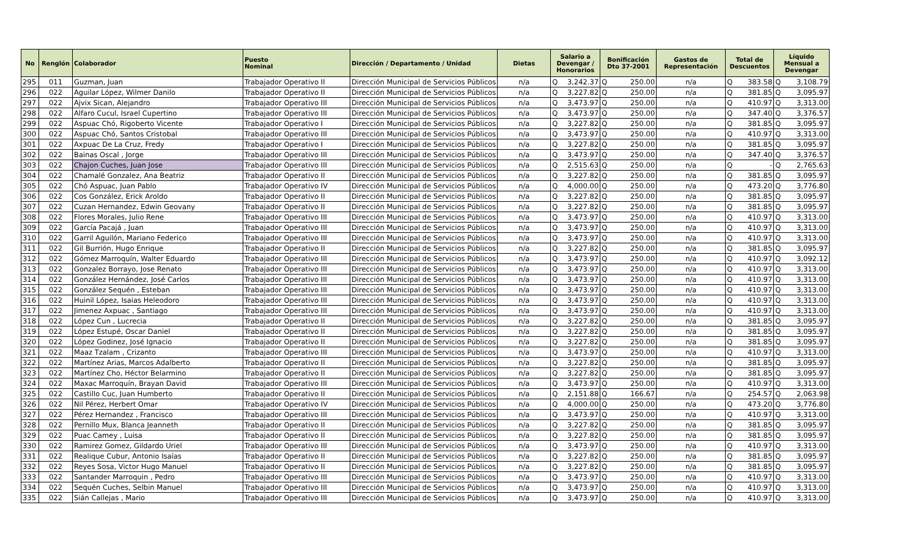| No | Renglón | Colaborador | Puesto Nominal | Dirección / Departamento / Unidad | Dietas | Salario a Devengar / Honorarios | Bonificación Dto 37-2001 | Gastos de Representación | Total de Descuentos | Líquido Mensual a Devengar |
| --- | --- | --- | --- | --- | --- | --- | --- | --- | --- | --- |
| 295 | 011 | Guzman, Juan | Trabajador Operativo II | Dirección Municipal de Servicios Públicos | n/a | Q 3,242.37 | Q 250.00 | n/a | Q 383.58 | Q 3,108.79 |
| 296 | 022 | Aguilar López, Wilmer Danilo | Trabajador Operativo II | Dirección Municipal de Servicios Públicos | n/a | Q 3,227.82 | Q 250.00 | n/a | Q 381.85 | Q 3,095.97 |
| 297 | 022 | Ajvix Sican, Alejandro | Trabajador Operativo III | Dirección Municipal de Servicios Públicos | n/a | Q 3,473.97 | Q 250.00 | n/a | Q 410.97 | Q 3,313.00 |
| 298 | 022 | Alfaro Cucul, Israel Cupertino | Trabajador Operativo III | Dirección Municipal de Servicios Públicos | n/a | Q 3,473.97 | Q 250.00 | n/a | Q 347.40 | Q 3,376.57 |
| 299 | 022 | Aspuac Chó, Rigoberto Vicente | Trabajador Operativo I | Dirección Municipal de Servicios Públicos | n/a | Q 3,227.82 | Q 250.00 | n/a | Q 381.85 | Q 3,095.97 |
| 300 | 022 | Aspuac Chó, Santos Cristobal | Trabajador Operativo III | Dirección Municipal de Servicios Públicos | n/a | Q 3,473.97 | Q 250.00 | n/a | Q 410.97 | Q 3,313.00 |
| 301 | 022 | Axpuac De La Cruz, Fredy | Trabajador Operativo I | Dirección Municipal de Servicios Públicos | n/a | Q 3,227.82 | Q 250.00 | n/a | Q 381.85 | Q 3,095.97 |
| 302 | 022 | Bainas Oscal , Jorge | Trabajador Operativo III | Dirección Municipal de Servicios Públicos | n/a | Q 3,473.97 | Q 250.00 | n/a | Q 347.40 | Q 3,376.57 |
| 303 | 022 | Chajon Cuches, Juan Jose | Trabajador Operativo III | Dirección Municipal de Servicios Públicos | n/a | Q 2,515.63 | Q 250.00 | n/a | Q - | Q 2,765.63 |
| 304 | 022 | Chamalé Gonzalez, Ana Beatriz | Trabajador Operativo II | Dirección Municipal de Servicios Públicos | n/a | Q 3,227.82 | Q 250.00 | n/a | Q 381.85 | Q 3,095.97 |
| 305 | 022 | Chó Aspuac, Juan Pablo | Trabajador Operativo IV | Dirección Municipal de Servicios Públicos | n/a | Q 4,000.00 | Q 250.00 | n/a | Q 473.20 | Q 3,776.80 |
| 306 | 022 | Cos González, Erick Aroldo | Trabajador Operativo II | Dirección Municipal de Servicios Públicos | n/a | Q 3,227.82 | Q 250.00 | n/a | Q 381.85 | Q 3,095.97 |
| 307 | 022 | Cuzan Hernandez, Edwin Geovany | Trabajador Operativo II | Dirección Municipal de Servicios Públicos | n/a | Q 3,227.82 | Q 250.00 | n/a | Q 381.85 | Q 3,095.97 |
| 308 | 022 | Flores Morales, Julio Rene | Trabajador Operativo III | Dirección Municipal de Servicios Públicos | n/a | Q 3,473.97 | Q 250.00 | n/a | Q 410.97 | Q 3,313.00 |
| 309 | 022 | García Pacajá , Juan | Trabajador Operativo III | Dirección Municipal de Servicios Públicos | n/a | Q 3,473.97 | Q 250.00 | n/a | Q 410.97 | Q 3,313.00 |
| 310 | 022 | Garril Aguilón, Mariano Federico | Trabajador Operativo III | Dirección Municipal de Servicios Públicos | n/a | Q 3,473.97 | Q 250.00 | n/a | Q 410.97 | Q 3,313.00 |
| 311 | 022 | Gil Burrión, Hugo Enrique | Trabajador Operativo II | Dirección Municipal de Servicios Públicos | n/a | Q 3,227.82 | Q 250.00 | n/a | Q 381.85 | Q 3,095.97 |
| 312 | 022 | Gómez Marroquín, Walter Eduardo | Trabajador Operativo III | Dirección Municipal de Servicios Públicos | n/a | Q 3,473.97 | Q 250.00 | n/a | Q 410.97 | Q 3,092.12 |
| 313 | 022 | Gonzalez Borrayo, Jose Renato | Trabajador Operativo III | Dirección Municipal de Servicios Públicos | n/a | Q 3,473.97 | Q 250.00 | n/a | Q 410.97 | Q 3,313.00 |
| 314 | 022 | González Hernández, José Carlos | Trabajador Operativo III | Dirección Municipal de Servicios Públicos | n/a | Q 3,473.97 | Q 250.00 | n/a | Q 410.97 | Q 3,313.00 |
| 315 | 022 | González Sequén , Esteban | Trabajador Operativo III | Dirección Municipal de Servicios Públicos | n/a | Q 3,473.97 | Q 250.00 | n/a | Q 410.97 | Q 3,313.00 |
| 316 | 022 | Huinil López, Isaias Heleodoro | Trabajador Operativo III | Dirección Municipal de Servicios Públicos | n/a | Q 3,473.97 | Q 250.00 | n/a | Q 410.97 | Q 3,313.00 |
| 317 | 022 | Jimenez Axpuac , Santiago | Trabajador Operativo III | Dirección Municipal de Servicios Públicos | n/a | Q 3,473.97 | Q 250.00 | n/a | Q 410.97 | Q 3,313.00 |
| 318 | 022 | López Cun , Lucrecia | Trabajador Operativo II | Dirección Municipal de Servicios Públicos | n/a | Q 3,227.82 | Q 250.00 | n/a | Q 381.85 | Q 3,095.97 |
| 319 | 022 | López Estupé, Oscar Daniel | Trabajador Operativo II | Dirección Municipal de Servicios Públicos | n/a | Q 3,227.82 | Q 250.00 | n/a | Q 381.85 | Q 3,095.97 |
| 320 | 022 | López Godinez, José Ignacio | Trabajador Operativo II | Dirección Municipal de Servicios Públicos | n/a | Q 3,227.82 | Q 250.00 | n/a | Q 381.85 | Q 3,095.97 |
| 321 | 022 | Maaz Tzalam , Crizanto | Trabajador Operativo III | Dirección Municipal de Servicios Públicos | n/a | Q 3,473.97 | Q 250.00 | n/a | Q 410.97 | Q 3,313.00 |
| 322 | 022 | Martínez Arias, Marcos Adalberto | Trabajador Operativo II | Dirección Municipal de Servicios Públicos | n/a | Q 3,227.82 | Q 250.00 | n/a | Q 381.85 | Q 3,095.97 |
| 323 | 022 | Martínez Cho, Héctor Belarmino | Trabajador Operativo II | Dirección Municipal de Servicios Públicos | n/a | Q 3,227.82 | Q 250.00 | n/a | Q 381.85 | Q 3,095.97 |
| 324 | 022 | Maxac Marroquín, Brayan David | Trabajador Operativo III | Dirección Municipal de Servicios Públicos | n/a | Q 3,473.97 | Q 250.00 | n/a | Q 410.97 | Q 3,313.00 |
| 325 | 022 | Castillo Cuc, Juan Humberto | Trabajador Operativo II | Dirección Municipal de Servicios Públicos | n/a | Q 2,151.88 | Q 166.67 | n/a | Q 254.57 | Q 2,063.98 |
| 326 | 022 | Nil Pérez, Herbert Omar | Trabajador Operativo IV | Dirección Municipal de Servicios Públicos | n/a | Q 4,000.00 | Q 250.00 | n/a | Q 473.20 | Q 3,776.80 |
| 327 | 022 | Pérez Hernandez , Francisco | Trabajador Operativo III | Dirección Municipal de Servicios Públicos | n/a | Q 3,473.97 | Q 250.00 | n/a | Q 410.97 | Q 3,313.00 |
| 328 | 022 | Pernillo Mux, Blanca Jeanneth | Trabajador Operativo II | Dirección Municipal de Servicios Públicos | n/a | Q 3,227.82 | Q 250.00 | n/a | Q 381.85 | Q 3,095.97 |
| 329 | 022 | Puac Camey , Luisa | Trabajador Operativo II | Dirección Municipal de Servicios Públicos | n/a | Q 3,227.82 | Q 250.00 | n/a | Q 381.85 | Q 3,095.97 |
| 330 | 022 | Ramirez Gomez, Gildardo Uriel | Trabajador Operativo III | Dirección Municipal de Servicios Públicos | n/a | Q 3,473.97 | Q 250.00 | n/a | Q 410.97 | Q 3,313.00 |
| 331 | 022 | Realique Cubur, Antonio Isaías | Trabajador Operativo II | Dirección Municipal de Servicios Públicos | n/a | Q 3,227.82 | Q 250.00 | n/a | Q 381.85 | Q 3,095.97 |
| 332 | 022 | Reyes Sosa, Victor Hugo Manuel | Trabajador Operativo II | Dirección Municipal de Servicios Públicos | n/a | Q 3,227.82 | Q 250.00 | n/a | Q 381.85 | Q 3,095.97 |
| 333 | 022 | Santander Marroquin , Pedro | Trabajador Operativo III | Dirección Municipal de Servicios Públicos | n/a | Q 3,473.97 | Q 250.00 | n/a | Q 410.97 | Q 3,313.00 |
| 334 | 022 | Sequén Cuches, Selbin Manuel | Trabajador Operativo III | Dirección Municipal de Servicios Públicos | n/a | Q 3,473.97 | Q 250.00 | n/a | Q 410.97 | Q 3,313.00 |
| 335 | 022 | Sián Callejas , Mario | Trabajador Operativo III | Dirección Municipal de Servicios Públicos | n/a | Q 3,473.97 | Q 250.00 | n/a | Q 410.97 | Q 3,313.00 |